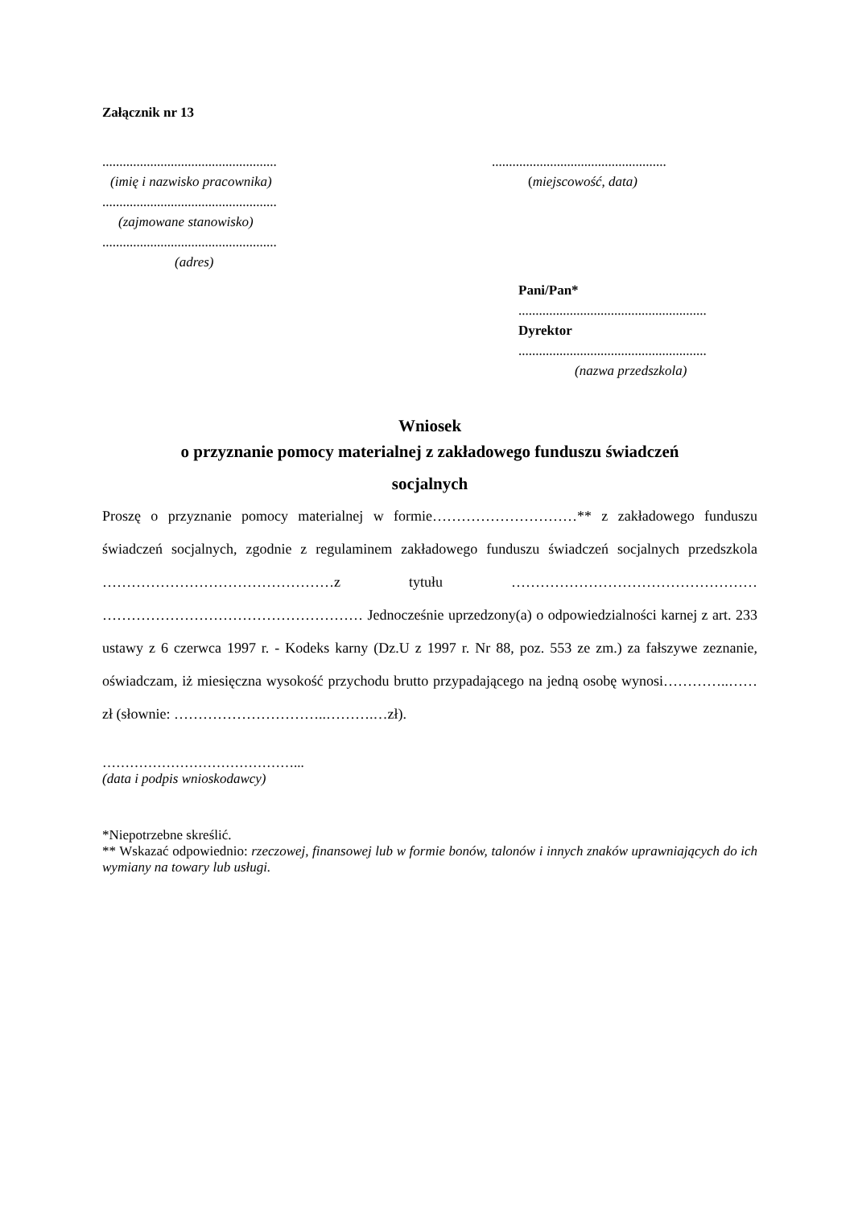Załącznik nr 13
...................................................
(imię i nazwisko pracownika)
...................................................
(zajmowane stanowisko)
...................................................
(adres)
...................................................
(miejscowość, data)
Pani/Pan*
.......................................................
Dyrektor
.......................................................
(nazwa przedszkola)
Wniosek
o przyznanie pomocy materialnej z zakładowego funduszu świadczeń
socjalnych
Proszę o przyznanie pomocy materialnej w formie…………………………** z zakładowego funduszu świadczeń socjalnych, zgodnie z regulaminem zakładowego funduszu świadczeń socjalnych przedszkola …………………………………………z tytułu …………………………………………… ……………………………………………… Jednocześnie uprzedzony(a) o odpowiedzialności karnej z art. 233 ustawy z 6 czerwca 1997 r. - Kodeks karny (Dz.U z 1997 r. Nr 88, poz. 553 ze zm.) za fałszywe zeznanie, oświadczam, iż miesięczna wysokość przychodu brutto przypadającego na jedną osobę wynosi…………..……zł (słownie: …………………………..……….…zł).
……………………………………...
(data i podpis wnioskodawcy)
*Niepotrzebne skreślić.
** Wskazać odpowiednio: rzeczowej, finansowej lub w formie bonów, talonów i innych znaków uprawniających do ich wymiany na towary lub usługi.